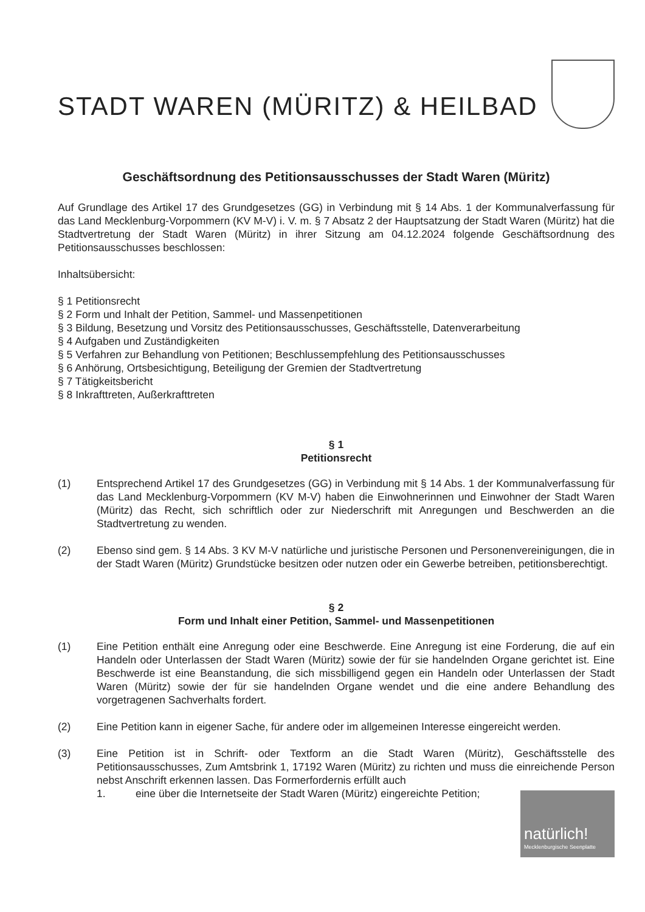STADT WAREN (MÜRITZ) & HEILBAD
Geschäftsordnung des Petitionsausschusses der Stadt Waren (Müritz)
Auf Grundlage des Artikel 17 des Grundgesetzes (GG) in Verbindung mit § 14 Abs. 1 der Kommunalverfassung für das Land Mecklenburg-Vorpommern (KV M-V) i. V. m. § 7 Absatz 2 der Hauptsatzung der Stadt Waren (Müritz) hat die Stadtvertretung der Stadt Waren (Müritz) in ihrer Sitzung am 04.12.2024 folgende Geschäftsordnung des Petitionsausschusses beschlossen:
Inhaltsübersicht:
§ 1 Petitionsrecht
§ 2 Form und Inhalt der Petition, Sammel- und Massenpetitionen
§ 3 Bildung, Besetzung und Vorsitz des Petitionsausschusses, Geschäftsstelle, Datenverarbeitung
§ 4 Aufgaben und Zuständigkeiten
§ 5 Verfahren zur Behandlung von Petitionen; Beschlussempfehlung des Petitionsausschusses
§ 6 Anhörung, Ortsbesichtigung, Beteiligung der Gremien der Stadtvertretung
§ 7 Tätigkeitsbericht
§ 8 Inkrafttreten, Außerkrafttreten
§ 1
Petitionsrecht
(1) Entsprechend Artikel 17 des Grundgesetzes (GG) in Verbindung mit § 14 Abs. 1 der Kommunalverfassung für das Land Mecklenburg-Vorpommern (KV M-V) haben die Einwohnerinnen und Einwohner der Stadt Waren (Müritz) das Recht, sich schriftlich oder zur Niederschrift mit Anregungen und Beschwerden an die Stadtvertretung zu wenden.
(2) Ebenso sind gem. § 14 Abs. 3 KV M-V natürliche und juristische Personen und Personenvereinigungen, die in der Stadt Waren (Müritz) Grundstücke besitzen oder nutzen oder ein Gewerbe betreiben, petitionsberechtigt.
§ 2
Form und Inhalt einer Petition, Sammel- und Massenpetitionen
(1) Eine Petition enthält eine Anregung oder eine Beschwerde. Eine Anregung ist eine Forderung, die auf ein Handeln oder Unterlassen der Stadt Waren (Müritz) sowie der für sie handelnden Organe gerichtet ist. Eine Beschwerde ist eine Beanstandung, die sich missbilligend gegen ein Handeln oder Unterlassen der Stadt Waren (Müritz) sowie der für sie handelnden Organe wendet und die eine andere Behandlung des vorgetragenen Sachverhalts fordert.
(2) Eine Petition kann in eigener Sache, für andere oder im allgemeinen Interesse eingereicht werden.
(3) Eine Petition ist in Schrift- oder Textform an die Stadt Waren (Müritz), Geschäftsstelle des Petitionsausschusses, Zum Amtsbrink 1, 17192 Waren (Müritz) zu richten und muss die einreichende Person nebst Anschrift erkennen lassen. Das Formerfordernis erfüllt auch
1. eine über die Internetseite der Stadt Waren (Müritz) eingereichte Petition;
natürlich!
Mecklenburgische Seenplatte